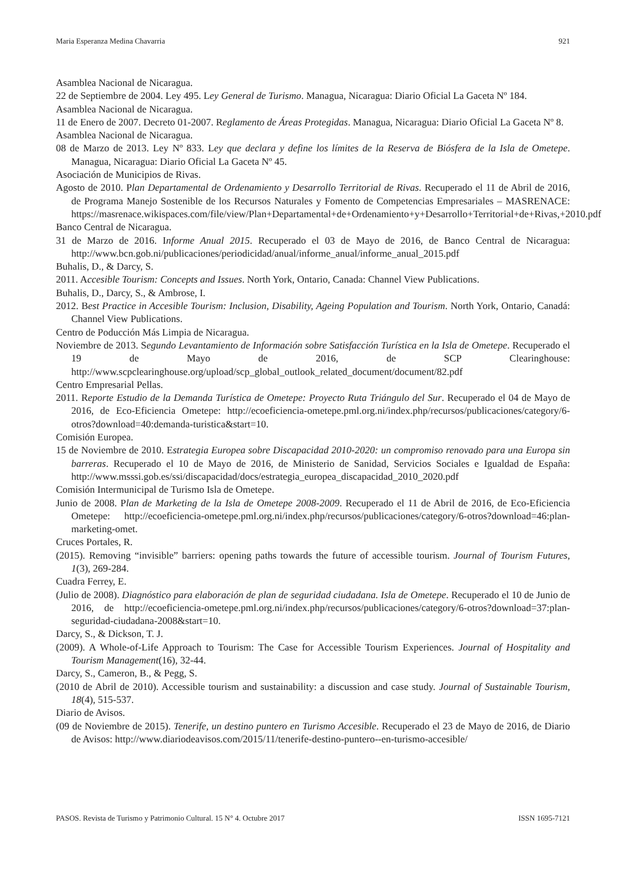Maria Esperanza Medina Chavarria 921
Asamblea Nacional de Nicaragua.
22 de Septiembre de 2004. Ley 495. Ley General de Turismo. Managua, Nicaragua: Diario Oficial La Gaceta Nº 184.
Asamblea Nacional de Nicaragua.
11 de Enero de 2007. Decreto 01-2007. Reglamento de Áreas Protegidas. Managua, Nicaragua: Diario Oficial La Gaceta Nº 8.
Asamblea Nacional de Nicaragua.
08 de Marzo de 2013. Ley Nº 833. Ley que declara y define los límites de la Reserva de Biósfera de la Isla de Ometepe. Managua, Nicaragua: Diario Oficial La Gaceta Nº 45.
Asociación de Municipios de Rivas.
Agosto de 2010. Plan Departamental de Ordenamiento y Desarrollo Territorial de Rivas. Recuperado el 11 de Abril de 2016, de Programa Manejo Sostenible de los Recursos Naturales y Fomento de Competencias Empresariales – MASRENACE: https://masrenace.wikispaces.com/file/view/Plan+Departamental+de+Ordenamiento+y+Desarrollo+Territorial+de+Rivas,+2010.pdf
Banco Central de Nicaragua.
31 de Marzo de 2016. Informe Anual 2015. Recuperado el 03 de Mayo de 2016, de Banco Central de Nicaragua: http://www.bcn.gob.ni/publicaciones/periodicidad/anual/informe_anual/informe_anual_2015.pdf
Buhalis, D., & Darcy, S.
2011. Accesible Tourism: Concepts and Issues. North York, Ontario, Canada: Channel View Publications.
Buhalis, D., Darcy, S., & Ambrose, I.
2012. Best Practice in Accesible Tourism: Inclusion, Disability, Ageing Population and Tourism. North York, Ontario, Canadá: Channel View Publications.
Centro de Poducción Más Limpia de Nicaragua.
Noviembre de 2013. Segundo Levantamiento de Información sobre Satisfacción Turística en la Isla de Ometepe. Recuperado el 19 de Mayo de 2016, de SCP Clearinghouse: http://www.scpclearinghouse.org/upload/scp_global_outlook_related_document/document/82.pdf
Centro Empresarial Pellas.
2011. Reporte Estudio de la Demanda Turística de Ometepe: Proyecto Ruta Triángulo del Sur. Recuperado el 04 de Mayo de 2016, de Eco-Eficiencia Ometepe: http://ecoeficiencia-ometepe.pml.org.ni/index.php/recursos/publicaciones/category/6-otros?download=40:demanda-turistica&start=10.
Comisión Europea.
15 de Noviembre de 2010. Estrategia Europea sobre Discapacidad 2010-2020: un compromiso renovado para una Europa sin barreras. Recuperado el 10 de Mayo de 2016, de Ministerio de Sanidad, Servicios Sociales e Igualdad de España: http://www.msssi.gob.es/ssi/discapacidad/docs/estrategia_europea_discapacidad_2010_2020.pdf
Comisión Intermunicipal de Turismo Isla de Ometepe.
Junio de 2008. Plan de Marketing de la Isla de Ometepe 2008-2009. Recuperado el 11 de Abril de 2016, de Eco-Eficiencia Ometepe: http://ecoeficiencia-ometepe.pml.org.ni/index.php/recursos/publicaciones/category/6-otros?download=46:plan-marketing-omet.
Cruces Portales, R.
(2015). Removing “invisible” barriers: opening paths towards the future of accessible tourism. Journal of Tourism Futures, 1(3), 269-284.
Cuadra Ferrey, E.
(Julio de 2008). Diagnóstico para elaboración de plan de seguridad ciudadana. Isla de Ometepe. Recuperado el 10 de Junio de 2016, de http://ecoeficiencia-ometepe.pml.org.ni/index.php/recursos/publicaciones/category/6-otros?download=37:plan-seguridad-ciudadana-2008&start=10.
Darcy, S., & Dickson, T. J.
(2009). A Whole-of-Life Approach to Tourism: The Case for Accessible Tourism Experiences. Journal of Hospitality and Tourism Management(16), 32-44.
Darcy, S., Cameron, B., & Pegg, S.
(2010 de Abril de 2010). Accessible tourism and sustainability: a discussion and case study. Journal of Sustainable Tourism, 18(4), 515-537.
Diario de Avisos.
(09 de Noviembre de 2015). Tenerife, un destino puntero en Turismo Accesible. Recuperado el 23 de Mayo de 2016, de Diario de Avisos: http://www.diariodeavisos.com/2015/11/tenerife-destino-puntero--en-turismo-accesible/
PASOS. Revista de Turismo y Patrimonio Cultural. 15 N° 4. Octubre 2017 ISSN 1695-7121